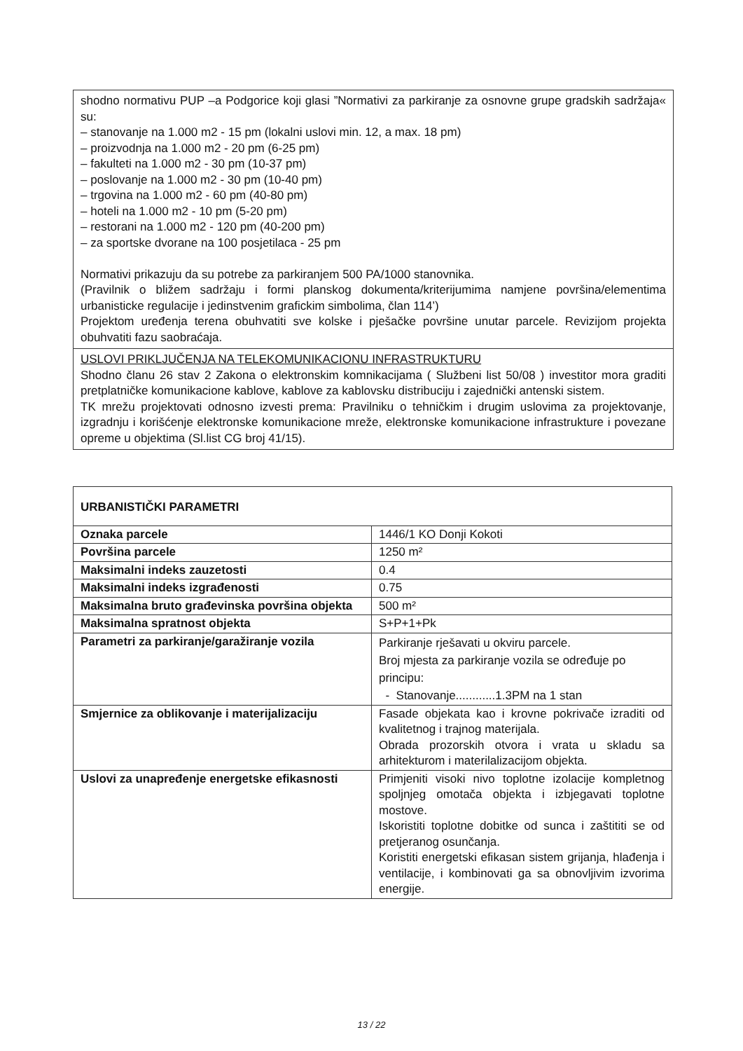shodno normativu PUP –a Podgorice koji glasi ”Normativi za parkiranje za osnovne grupe gradskih sadržaja« su:
– stanovanje na 1.000 m2 - 15 pm (lokalni uslovi min. 12, a max. 18 pm)
– proizvodnja na 1.000 m2 - 20 pm (6-25 pm)
– fakulteti na 1.000 m2 - 30 pm (10-37 pm)
– poslovanje na 1.000 m2 - 30 pm (10-40 pm)
– trgovina na 1.000 m2 - 60 pm (40-80 pm)
– hoteli na 1.000 m2 - 10 pm (5-20 pm)
– restorani na 1.000 m2 - 120 pm (40-200 pm)
– za sportske dvorane na 100 posjetilaca - 25 pm
Normativi prikazuju da su potrebe za parkiranjem 500 PA/1000 stanovnika.
(Pravilnik o bližem sadržaju i formi planskog dokumenta/kriterijumima namjene površina/elementima urbanisticke regulacije i jedinstvenim grafickim simbolima, član 114’)
Projektom uređenja terena obuhvatiti sve kolske i pješačke površine unutar parcele. Revizijom projekta obuhvatiti fazu saobraćaja.
USLOVI PRIKLJUČENJA NA TELEKOMUNIKACIONU INFRASTRUKTURU
Shodno članu 26 stav 2 Zakona o elektronskim komnikacijama ( Službeni list 50/08 ) investitor mora graditi pretplatničke komunikacione kablove, kablove za kablovsku distribuciju i zajednički antenski sistem.
TK mrežu projektovati odnosno izvesti prema: Pravilniku o tehničkim i drugim uslovima za projektovanje, izgradnju i korišćenje elektronske komunikacione mreže, elektronske komunikacione infrastrukture i povezane opreme u objektima (Sl.list CG broj 41/15).
| URBANISTIČKI PARAMETRI | |
| --- | --- |
| Oznaka parcele | 1446/1 KO Donji Kokoti |
| Površina parcele | 1250 m² |
| Maksimalni indeks zauzetosti | 0.4 |
| Maksimalni indeks izgrađenosti | 0.75 |
| Maksimalna bruto građevinska površina objekta | 500 m² |
| Maksimalna spratnost objekta | S+P+1+Pk |
| Parametri za parkiranje/garažiranje vozila | Parkiranje rješavati u okviru parcele. Broj mjesta za parkiranje vozila se određuje po principu: - Stanovanje............1.3PM na 1 stan |
| Smjernice za oblikovanje i materijalizaciju | Fasade objekata kao i krovne pokrivače izraditi od kvalitetnog i trajnog materijala. Obrada prozorskih otvora i vrata u skladu sa arhitekturom i materilalizacijom objekta. |
| Uslovi za unapređenje energetske efikasnosti | Primjeniti visoki nivo toplotne izolacije kompletnog spoljnjeg omotača objekta i izbjegavati toplotne mostove. Iskoristiti toplotne dobitke od sunca i zaštititi se od pretjeranog osunčanja. Koristiti energetski efikasan sistem grijanja, hlađenja i ventilacije, i kombinovati ga sa obnovljivim izvorima energije. |
13 / 22